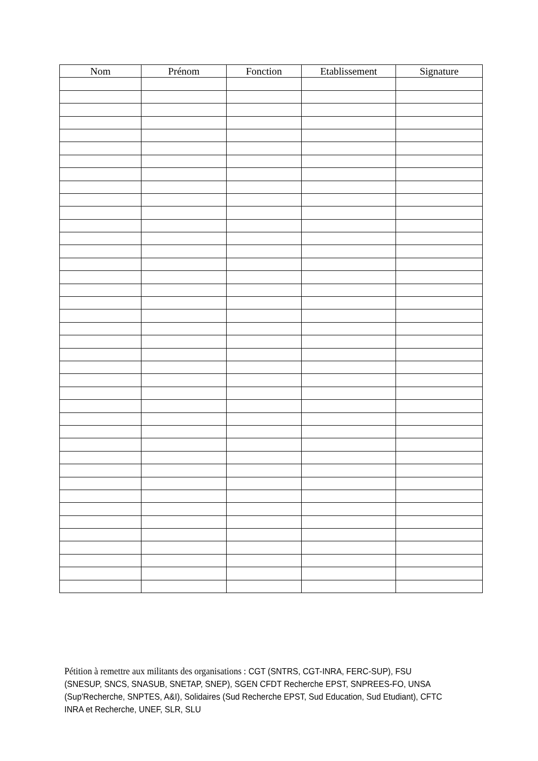| Nom | Prénom | Fonction | Etablissement | Signature |
| --- | --- | --- | --- | --- |
Pétition à remettre aux militants des organisations : CGT (SNTRS, CGT-INRA, FERC-SUP), FSU (SNESUP, SNCS, SNASUB, SNETAP, SNEP), SGEN CFDT Recherche EPST, SNPREES-FO, UNSA (Sup'Recherche, SNPTES, A&I), Solidaires (Sud Recherche EPST, Sud Education, Sud Etudiant), CFTC INRA et Recherche, UNEF, SLR, SLU